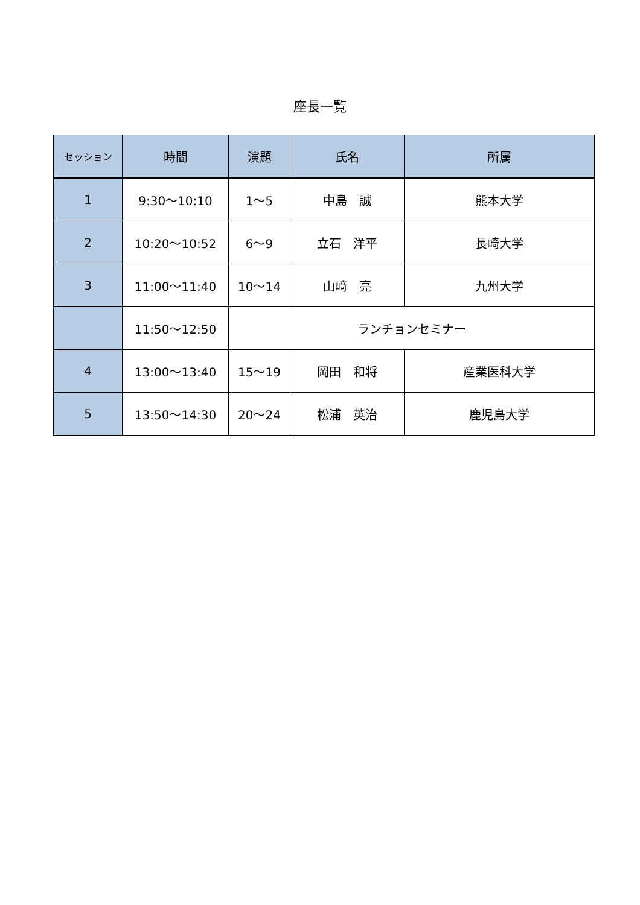座長一覧
| セッション | 時間 | 演題 | 氏名 | 所属 |
| --- | --- | --- | --- | --- |
| 1 | 9:30～10:10 | 1～5 | 中島 誠 | 熊本大学 |
| 2 | 10:20～10:52 | 6～9 | 立石 洋平 | 長崎大学 |
| 3 | 11:00～11:40 | 10～14 | 山﨑 亮 | 九州大学 |
| | 11:50～12:50 | ランチョンセミナー | | |
| 4 | 13:00～13:40 | 15～19 | 岡田 和将 | 産業医科大学 |
| 5 | 13:50～14:30 | 20～24 | 松浦 英治 | 鹿児島大学 |